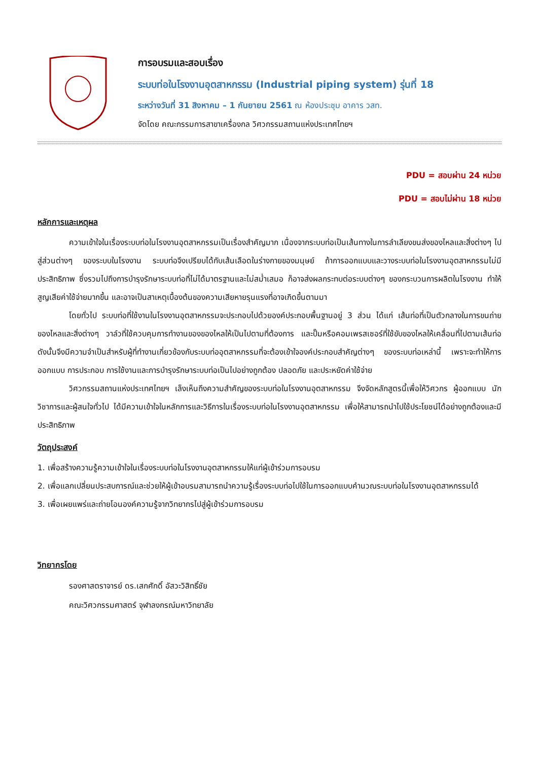การอบรมและสอบเรื่อง
ระบบท่อในโรงงานอุตสาหกรรม (Industrial piping system) รุ่นที่ 18
ระหว่างวันที่ 31 สิงหาคม – 1 กันยายน 2561 ณ ห้องประชุม อาคาร วสท.
จัดโดย คณะกรรมการสาขาเครื่องกล วิศวกรรมสถานแห่งประเทศไทยฯ
PDU = สอบผ่าน 24 หน่วย
PDU = สอบไม่ผ่าน 18 หน่วย
หลักการและเหตุผล
ความเข้าใจในเรื่องระบบท่อในโรงงานอุตสาหกรรมเป็นเรื่องสำคัญมาก เนื่องจากระบบท่อเป็นเส้นทางในการลำเลียงขนส่งของไหลและสิ่งต่างๆ ไปสู่ส่วนต่างๆ ของระบบในโรงงาน ระบบท่อจึงเปรียบได้กับเส้นเลือดในร่างกายของมนุษย์ ถ้าการออกแบบและวางระบบท่อในโรงงานอุตสาหกรรมไม่มีประสิทธิภาพ ซึ่งรวมไปถึงการบำรุงรักษาระบบท่อที่ไม่ได้มาตรฐานและไม่สม่ำเสมอ ก็อาจส่งผลกระทบต่อระบบต่างๆ ของกระบวนการผลิตในโรงงาน ทำให้สูญเสียค่าใช้จ่ายมากขึ้น และอาจเป็นสาเหตุเบื้องต้นของความเสียหายรุนแรงที่อาจเกิดขึ้นตามมา
โดยทั่วไป ระบบท่อที่ใช้งานในโรงงานอุตสาหกรรมจะประกอบไปด้วยองค์ประกอบพื้นฐานอยู่ 3 ส่วน ได้แก่ เส้นท่อที่เป็นตัวกลางในการขนถ่ายของไหลและสิ่งต่างๆ วาล์วที่ใช้ควบคุมการทำงานของของไหลให้เป็นไปตามที่ต้องการ และปั๊มหรือคอมเพรสเซอร์ที่ใช้ขับของไหลให้เคลื่อนที่ไปตามเส้นท่อ ดังนั้นจึงมีความจำเป็นสำหรับผู้ที่ทำงานเกี่ยวข้องกับระบบท่ออุตสาหกรรมที่จะต้องเข้าใจองค์ประกอบสำคัญต่างๆ ของระบบท่อเหล่านี้ เพราะจะทำให้การออกแบบ การประกอบ การใช้งานและการบำรุงรักษาระบบท่อเป็นไปอย่างถูกต้อง ปลอดภัย และประหยัดค่าใช้จ่าย
วิศวกรรมสถานแห่งประเทศไทยฯ เล็งเห็นถึงความสำคัญของระบบท่อในโรงงานอุตสาหกรรม จึงจัดหลักสูตรนี้เพื่อให้วิศวกร ผู้ออกแบบ นักวิชาการและผู้สนใจทั่วไป ได้มีความเข้าใจในหลักการและวิธีการในเรื่องระบบท่อในโรงงานอุตสาหกรรม เพื่อให้สามารถนำไปใช้ประโยชน์ได้อย่างถูกต้องและมีประสิทธิภาพ
วัตถุประสงค์
1. เพื่อสร้างความรู้ความเข้าใจในเรื่องระบบท่อในโรงงานอุตสาหกรรมให้แก่ผู้เข้าร่วมการอบรม
2. เพื่อแลกเปลี่ยนประสบการณ์และช่วยให้ผู้เข้าอบรมสามารถนำความรู้เรื่องระบบท่อไปใช้ในการออกแบบคำนวณระบบท่อในโรงงานอุตสาหกรรมได้
3. เพื่อเผยแพร่และถ่ายโอนองค์ความรู้จากวิทยากรไปสู่ผู้เข้าร่วมการอบรม
วิทยากรโดย
รองศาสตราจารย์ ดร.เสกศักดิ์ อัสวะวิสิทธิ์ชัย
คณะวิศวกรรมศาสตร์ จุฬาลงกรณ์มหาวิทยาลัย